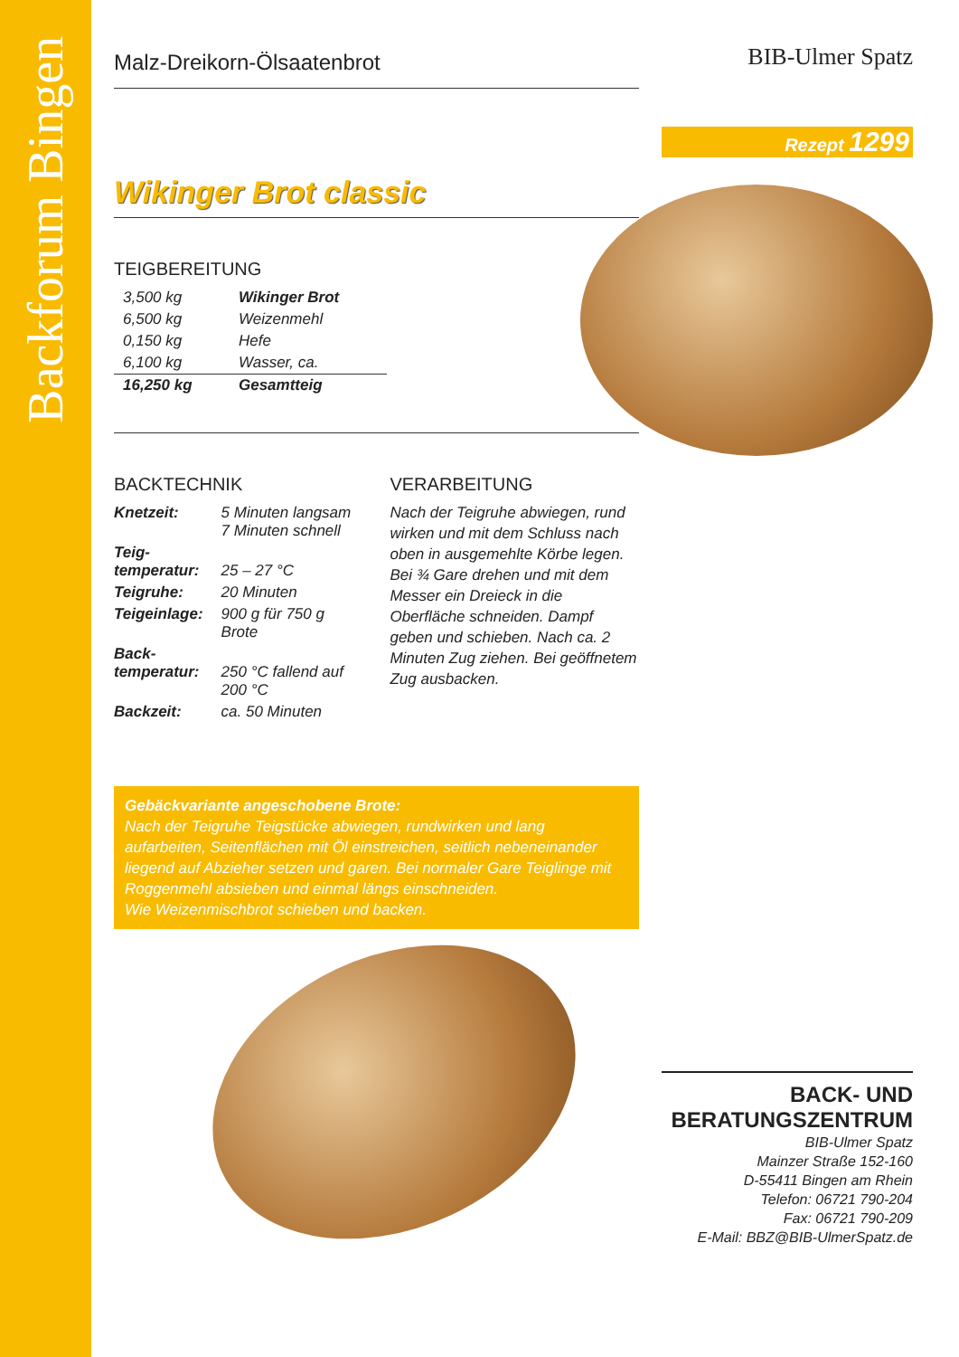Backforum Bingen
Malz-Dreikorn-Ölsaatenbrot
Wikinger Brot classic
TEIGBEREITUNG
| 3,500 kg | Wikinger Brot |
| 6,500 kg | Weizenmehl |
| 0,150 kg | Hefe |
| 6,100 kg | Wasser, ca. |
| 16,250 kg | Gesamtteig |
BACKTECHNIK
| Knetzeit: | 5 Minuten langsam 7 Minuten schnell |
| Teig- temperatur: | 25 – 27 °C |
| Teigruhe: | 20 Minuten |
| Teigeinlage: | 900 g für 750 g Brote |
| Back- temperatur: | 250 °C fallend auf 200 °C |
| Backzeit: | ca. 50 Minuten |
VERARBEITUNG
Nach der Teigruhe abwiegen, rund wirken und mit dem Schluss nach oben in ausgemehlte Körbe legen. Bei ¾ Gare drehen und mit dem Messer ein Dreieck in die Oberfläche schneiden. Dampf geben und schieben. Nach ca. 2 Minuten Zug ziehen. Bei geöffnetem Zug ausbacken.
Gebäckvariante angeschobene Brote:
Nach der Teigruhe Teigstücke abwiegen, rundwirken und lang aufarbeiten, Seitenflächen mit Öl einstreichen, seitlich nebeneinander liegend auf Abzieher setzen und garen. Bei normaler Gare Teiglinge mit Roggenmehl absieben und einmal längs einschneiden.
Wie Weizenmischbrot schieben und backen.
BIB-Ulmer Spatz
Rezept 1299
BACK- UND
BERATUNGSZENTRUM
BIB-Ulmer Spatz
Mainzer Straße 152-160
D-55411 Bingen am Rhein
Telefon: 06721 790-204
Fax: 06721 790-209
E-Mail: BBZ@BIB-UlmerSpatz.de